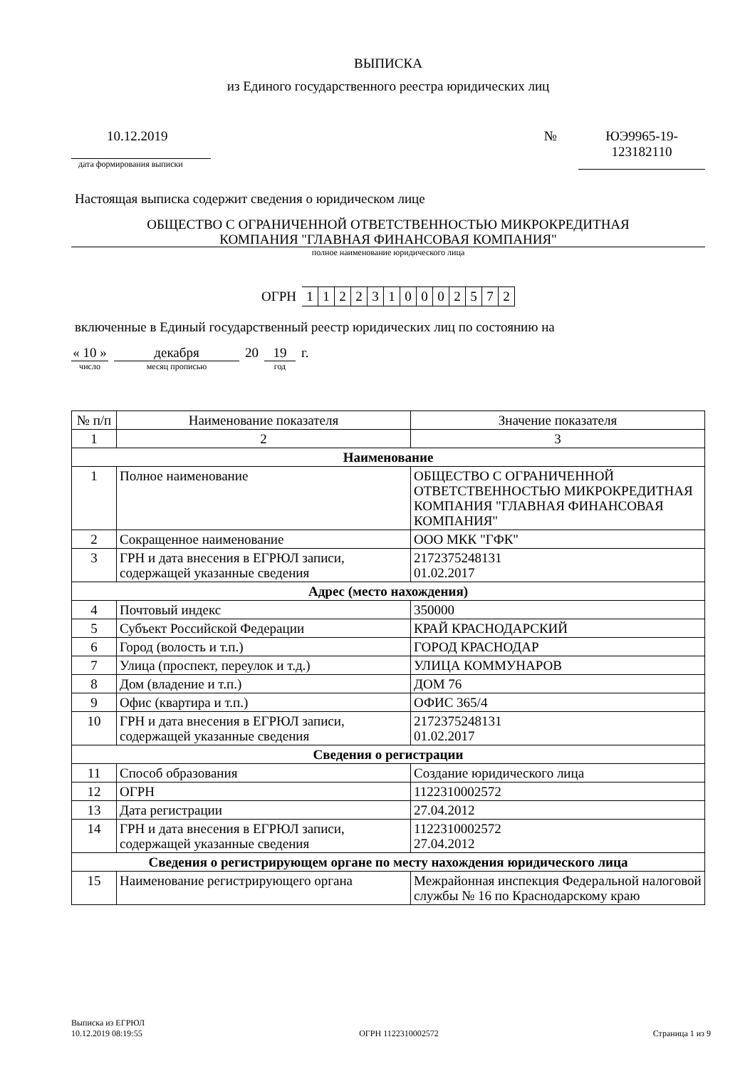ВЫПИСКА
из Единого государственного реестра юридических лиц
10.12.2019
дата формирования выписки
№ ЮЭ9965-19-
123182110
Настоящая выписка содержит сведения о юридическом лице
ОБЩЕСТВО С ОГРАНИЧЕННОЙ ОТВЕТСТВЕННОСТЬЮ МИКРОКРЕДИТНАЯ
КОМПАНИЯ "ГЛАВНАЯ ФИНАНСОВАЯ КОМПАНИЯ"
полное наименование юридического лица
ОГРН 1122310002572
включенные в Единый государственный реестр юридических лиц по состоянию на
« 10 »
число
декабря
месяц прописью
20 19
год
г.
| № п/п | Наименование показателя | Значение показателя |
| --- | --- | --- |
| 1 | 2 | 3 |
| Наименование | | |
| 1 | Полное наименование | ОБЩЕСТВО С ОГРАНИЧЕННОЙ ОТВЕТСТВЕННОСТЬЮ МИКРОКРЕДИТНАЯ КОМПАНИЯ "ГЛАВНАЯ ФИНАНСОВАЯ КОМПАНИЯ" |
| 2 | Сокращенное наименование | ООО МКК "ГФК" |
| 3 | ГРН и дата внесения в ЕГРЮЛ записи, содержащей указанные сведения | 2172375248131 01.02.2017 |
| Адрес (место нахождения) | | |
| 4 | Почтовый индекс | 350000 |
| 5 | Субъект Российской Федерации | КРАЙ КРАСНОДАРСКИЙ |
| 6 | Город (волость и т.п.) | ГОРОД КРАСНОДАР |
| 7 | Улица (проспект, переулок и т.д.) | УЛИЦА КОММУНАРОВ |
| 8 | Дом (владение и т.п.) | ДОМ 76 |
| 9 | Офис (квартира и т.п.) | ОФИС 365/4 |
| 10 | ГРН и дата внесения в ЕГРЮЛ записи, содержащей указанные сведения | 2172375248131 01.02.2017 |
| Сведения о регистрации | | |
| 11 | Способ образования | Создание юридического лица |
| 12 | ОГРН | 1122310002572 |
| 13 | Дата регистрации | 27.04.2012 |
| 14 | ГРН и дата внесения в ЕГРЮЛ записи, содержащей указанные сведения | 1122310002572 27.04.2012 |
| Сведения о регистрирующем органе по месту нахождения юридического лица | | |
| 15 | Наименование регистрирующего органа | Межрайонная инспекция Федеральной налоговой службы № 16 по Краснодарскому краю |
Выписка из ЕГРЮЛ
10.12.2019 08:19:55
ОГРН 1122310002572
Страница 1 из 9